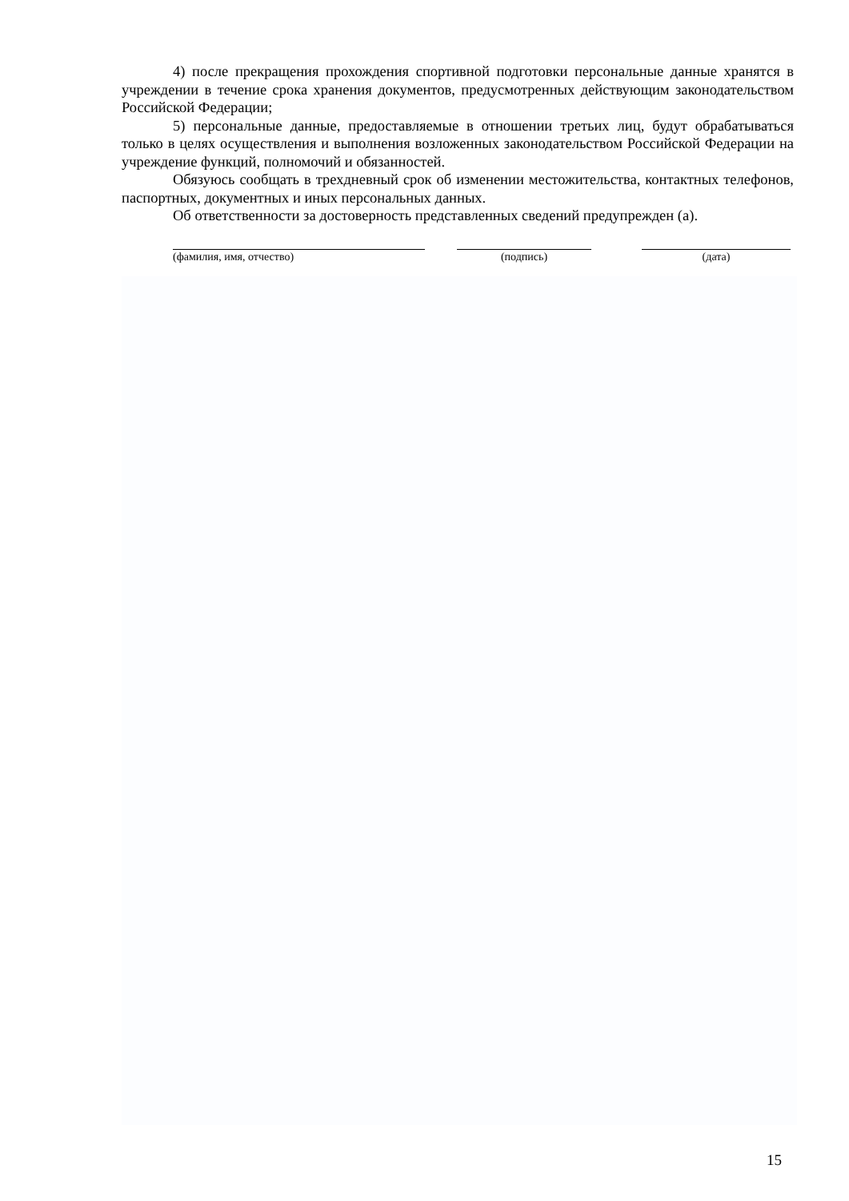4) после прекращения прохождения спортивной подготовки персональные данные хранятся в учреждении в течение срока хранения документов, предусмотренных действующим законодательством Российской Федерации;
5) персональные данные, предоставляемые в отношении третьих лиц, будут обрабатываться только в целях осуществления и выполнения возложенных законодательством Российской Федерации на учреждение функций, полномочий и обязанностей.
Обязуюсь сообщать в трехдневный срок об изменении местожительства, контактных телефонов, паспортных, документных и иных персональных данных.
Об ответственности за достоверность представленных сведений предупрежден (а).
(фамилия, имя, отчество) (подпись) (дата)
15